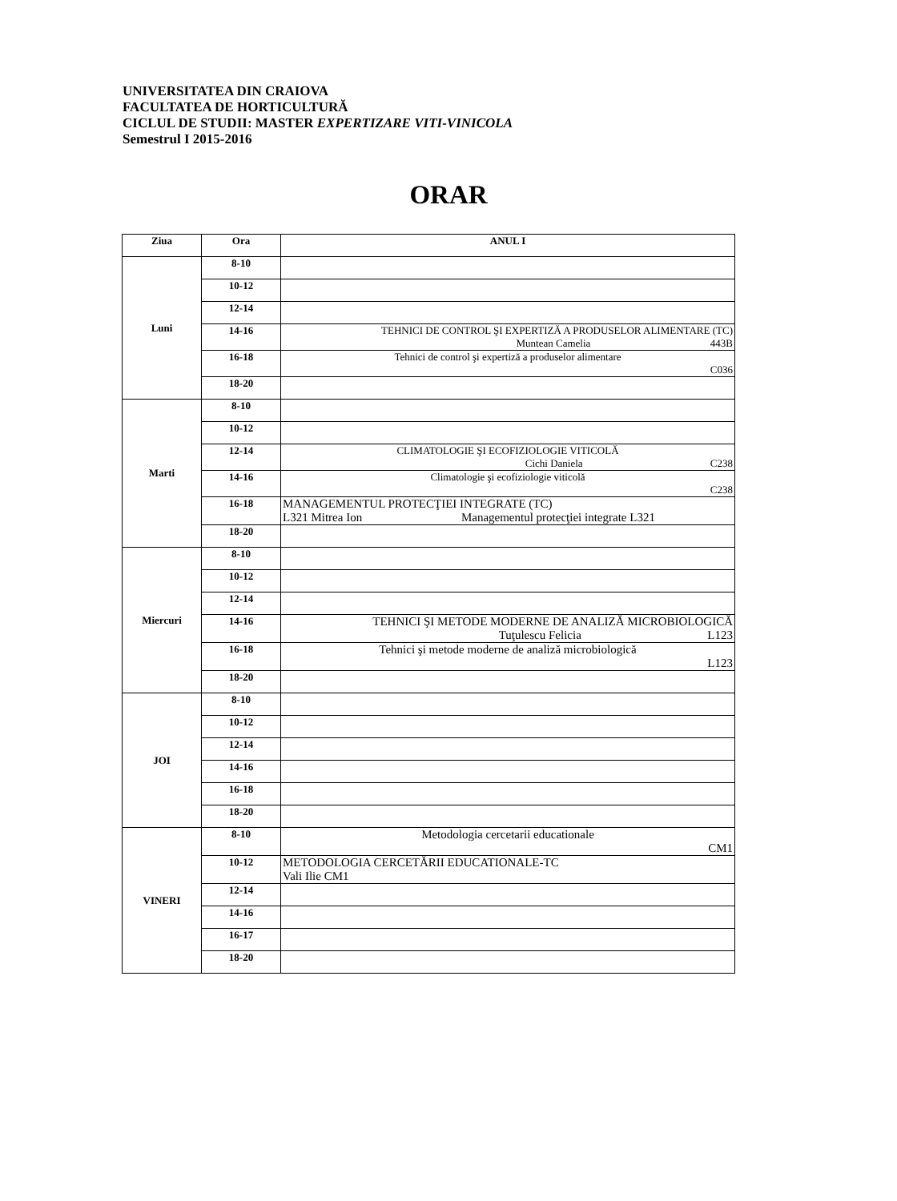UNIVERSITATEA DIN CRAIOVA
FACULTATEA DE HORTICULTURĂ
CICLUL DE STUDII: MASTER EXPERTIZARE VITI-VINICOLA
Semestrul I 2015-2016
ORAR
| Ziua | Ora | ANUL I |
| --- | --- | --- |
| Luni | 8-10 | |
| | 10-12 | |
| | 12-14 | |
| | 14-16 | TEHNICI DE CONTROL ŞI EXPERTIZĂ A PRODUSELOR ALIMENTARE (TC) Muntean Camelia 443B |
| | 16-18 | Tehnici de control şi expertiză a produselor alimentare C036 |
| | 18-20 | |
| Marti | 8-10 | |
| | 10-12 | |
| | 12-14 | CLIMATOLOGIE ŞI ECOFIZIOLOGIE VITICOLĂ Cichi Daniela C238 |
| | 14-16 | Climatologie şi ecofiziologie viticolă C238 |
| | 16-18 | MANAGEMENTUL PROTECŢIEI INTEGRATE (TC) L321 Mitrea Ion Managementul protecţiei integrate L321 |
| | 18-20 | |
| Miercuri | 8-10 | |
| | 10-12 | |
| | 12-14 | |
| | 14-16 | TEHNICI ŞI METODE MODERNE DE ANALIZĂ MICROBIOLOGICĂ Tuţulescu Felicia L123 |
| | 16-18 | Tehnici şi metode moderne de analiză microbiologică L123 |
| | 18-20 | |
| JOI | 8-10 | |
| | 10-12 | |
| | 12-14 | |
| | 14-16 | |
| | 16-18 | |
| | 18-20 | |
| VINERI | 8-10 | Metodologia cercetarii educationale CM1 |
| | 10-12 | METODOLOGIA CERCETĂRII EDUCATIONALE-TC Vali Ilie CM1 |
| | 12-14 | |
| | 14-16 | |
| | 16-17 | |
| | 18-20 | |